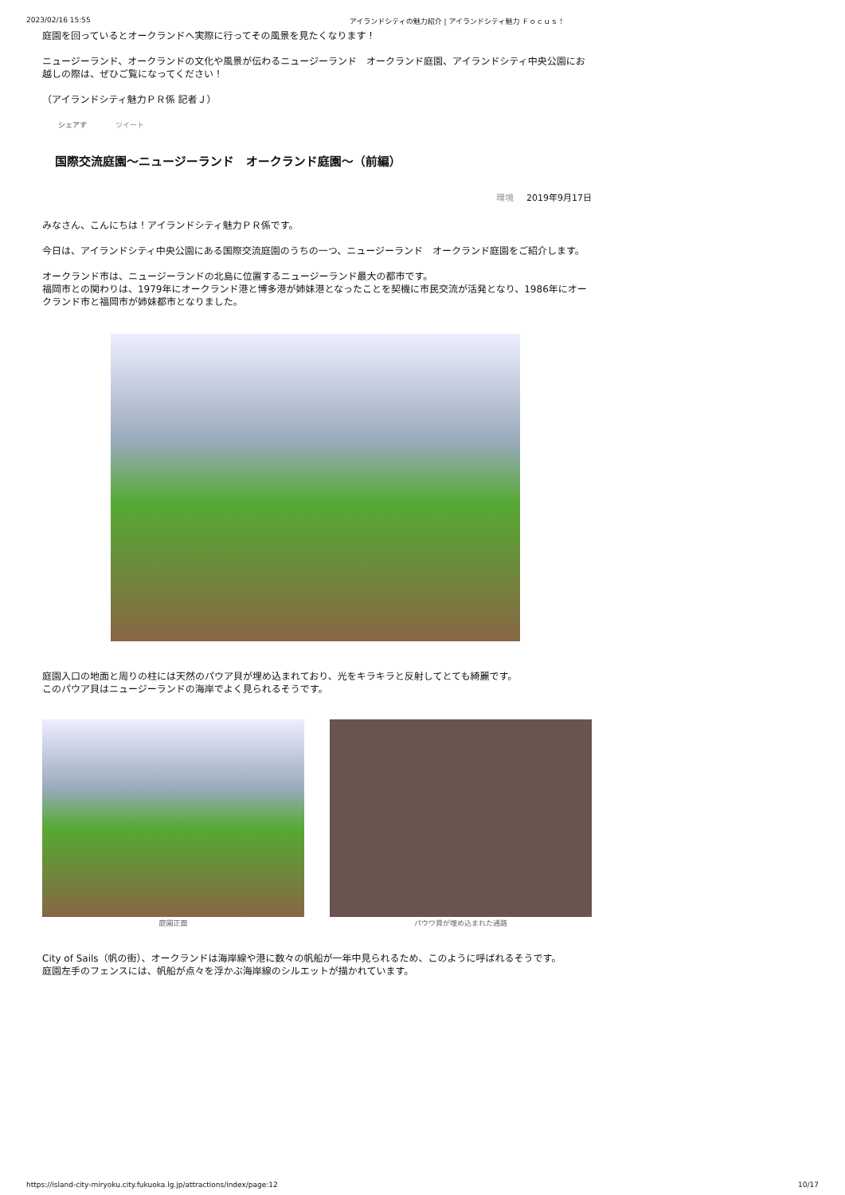2023/02/16 15:55 アイランドシティの魅力紹介 | アイランドシティ魅力 Ｆｏｃｕｓ！
庭園を回っているとオークランドへ実際に行ってその風景を見たくなります！
ニュージーランド、オークランドの文化や風景が伝わるニュージーランド　オークランド庭園、アイランドシティ中央公園にお越しの際は、ぜひご覧になってください！
（アイランドシティ魅力ＰＲ係 記者Ｊ）
シェアす　　　　ツイート
国際交流庭園〜ニュージーランド　オークランド庭園〜（前編）
環境 2019年9月17日
みなさん、こんにちは！アイランドシティ魅力ＰＲ係です。
今日は、アイランドシティ中央公園にある国際交流庭園のうちの一つ、ニュージーランド　オークランド庭園をご紹介します。
オークランド市は、ニュージーランドの北島に位置するニュージーランド最大の都市です。
福岡市との関わりは、1979年にオークランド港と博多港が姉妹港となったことを契機に市民交流が活発となり、1986年にオークランド市と福岡市が姉妹都市となりました。
庭園入口の地面と周りの柱には天然のパウア貝が埋め込まれており、光をキラキラと反射してとても綺麗です。
このパウア貝はニュージーランドの海岸でよく見られるそうです。
庭園正面 パウワ貝が埋め込まれた通路
City of Sails（帆の街）、オークランドは海岸線や港に数々の帆船が一年中見られるため、このように呼ばれるそうです。
庭園左手のフェンスには、帆船が点々を浮かぶ海岸線のシルエットが描かれています。
https://island-city-miryoku.city.fukuoka.lg.jp/attractions/index/page:12 10/17